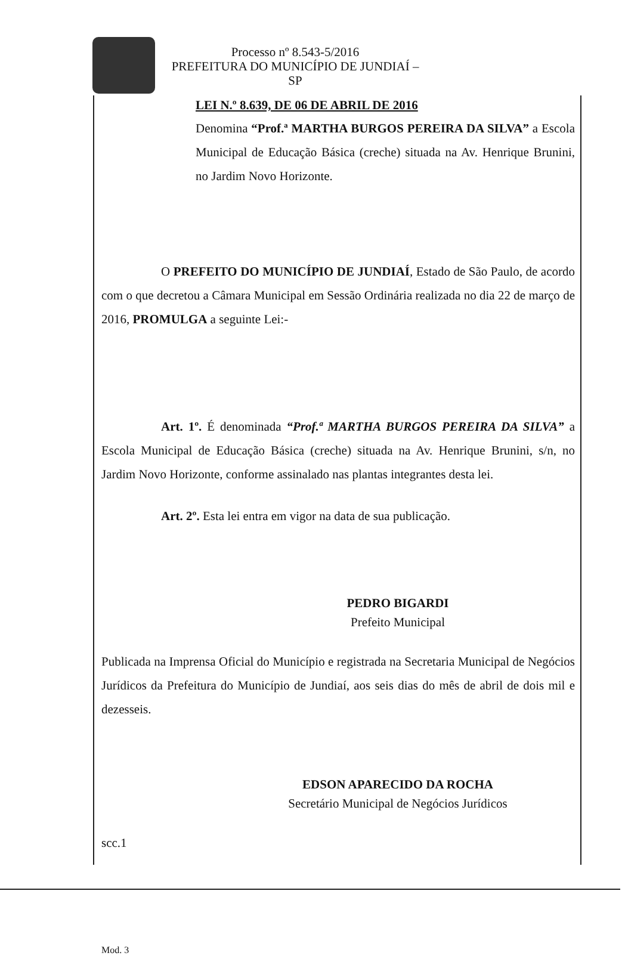Processo nº 8.543-5/2016
PREFEITURA DO MUNICÍPIO DE JUNDIAÍ – SP
LEI N.º 8.639, DE 06 DE ABRIL DE 2016
Denomina “Prof.ª MARTHA BURGOS PEREIRA DA SILVA” a Escola Municipal de Educação Básica (creche) situada na Av. Henrique Brunini, no Jardim Novo Horizonte.
O PREFEITO DO MUNICÍPIO DE JUNDIAÍ, Estado de São Paulo, de acordo com o que decretou a Câmara Municipal em Sessão Ordinária realizada no dia 22 de março de 2016, PROMULGA a seguinte Lei:-
Art. 1º. É denominada “Prof.ª MARTHA BURGOS PEREIRA DA SILVA” a Escola Municipal de Educação Básica (creche) situada na Av. Henrique Brunini, s/n, no Jardim Novo Horizonte, conforme assinalado nas plantas integrantes desta lei.
Art. 2º. Esta lei entra em vigor na data de sua publicação.
PEDRO BIGARDI
Prefeito Municipal
Publicada na Imprensa Oficial do Município e registrada na Secretaria Municipal de Negócios Jurídicos da Prefeitura do Município de Jundiaí, aos seis dias do mês de abril de dois mil e dezesseis.
EDSON APARECIDO DA ROCHA
Secretário Municipal de Negócios Jurídicos
scc.1
Mod. 3